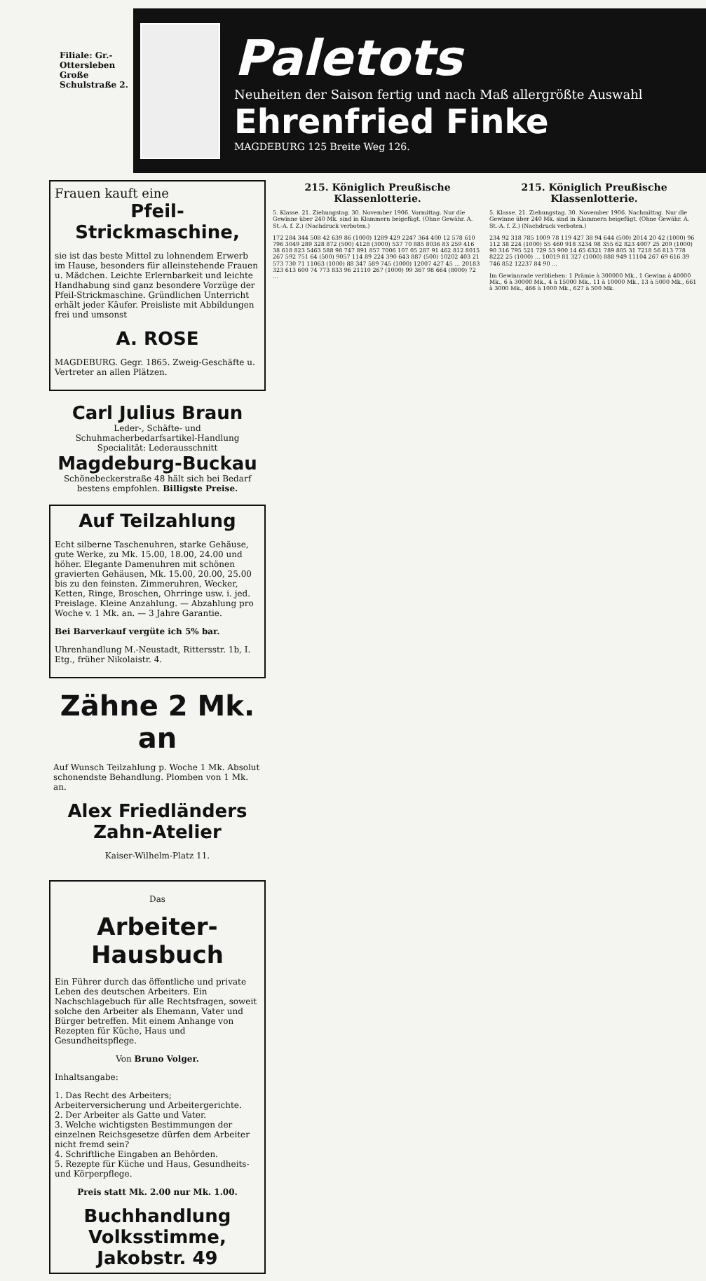Filiale: Gr.-Ottersleben Große Schulstraße 2.
Paletots
Neuheiten der Saison fertig und nach Maß allergrößte Auswahl
Ehrenfried Finke
MAGDEBURG 125 Breite Weg 126.
Frauen kauft eine
Pfeil-Strickmaschine,
sie ist das beste Mittel zu lohnendem Erwerb im Hause, besonders für alleinstehende Frauen u. Mädchen. Leichte Erlernbarkeit und leichte Handhabung sind ganz besondere Vorzüge der Pfeil-Strickmaschine. Gründlichen Unterricht erhält jeder Käufer. Preisliste mit Abbildungen frei und umsonst
A. ROSE
MAGDEBURG. Gegr. 1865. Zweig-Geschäfte u. Vertreter an allen Plätzen.
Carl Julius Braun
Leder-, Schäfte- und Schuhmacherbedarfsartikel-Handlung Specialität: Lederausschnitt
Magdeburg-Buckau
Schönebeckerstraße 48 hält sich bei Bedarf bestens empfohlen. Billigste Preise.
Auf Teilzahlung
Echt silberne Taschenuhren, starke Gehäuse, gute Werke, zu Mk. 15.00, 18.00, 24.00 und höher. Elegante Damenuhren mit schönen gravierten Gehäusen, Mk. 15.00, 20.00, 25.00 bis zu den feinsten. Zimmeruhren, Wecker, Ketten, Ringe, Broschen, Ohrringe usw. i. jed. Preislage. Kleine Anzahlung. — Abzahlung pro Woche v. 1 Mk. an. — 3 Jahre Garantie.
Bei Barverkauf vergüte ich 5% bar.
Uhrenhandlung M.-Neustadt, Rittersstr. 1b, I. Etg., früher Nikolaistr. 4.
Zähne 2 Mk. an
Auf Wunsch Teilzahlung p. Woche 1 Mk. Absolut schonendste Behandlung. Plomben von 1 Mk. an.
Alex Friedländers Zahn-Atelier
Kaiser-Wilhelm-Platz 11.
Das
Arbeiter-Hausbuch
Ein Führer durch das öffentliche und private Leben des deutschen Arbeiters. Ein Nachschlagebuch für alle Rechtsfragen, soweit solche den Arbeiter als Ehemann, Vater und Bürger betreffen. Mit einem Anhange von Rezepten für Küche, Haus und Gesundheitspflege.
Von Bruno Volger.
Inhaltsangabe:
1. Das Recht des Arbeiters; Arbeiterversicherung und Arbeitergerichte.
2. Der Arbeiter als Gatte und Vater.
3. Welche wichtigsten Bestimmungen der einzelnen Reichsgesetze dürfen dem Arbeiter nicht fremd sein?
4. Schriftliche Eingaben an Behörden.
5. Rezepte für Küche und Haus, Gesundheits- und Körperpflege.
Preis statt Mk. 2.00 nur Mk. 1.00.
Buchhandlung Volksstimme, Jakobstr. 49
215. Königlich Preußische Klassenlotterie.
5. Klasse. 21. Ziehungstag. 30. November 1906. Vormittag. Nur die Gewinne über 240 Mk. sind in Klammern beigefügt. (Ohne Gewähr. A. St.-A. f. Z.) (Nachdruck verboten.)
172 284 344 508 42 639 86 (1000) 1289 429 2247 364 400 12 578 610 796 3049 289 328 872 (500) 4128 (3000) 537 70 885 8036 83 259 416 38 618 823 5463 588 98 747 891 857 7006 107 05 287 91 462 812 8015 267 592 751 64 (500) 9057 114 89 224 390 643 887 (500) 10202 403 21 573 730 71 11063 (1000) 88 347 589 745 (1000) 12007 427 45 … 20183 323 613 600 74 773 833 96 21110 267 (1000) 99 367 98 664 (8000) 72 …
215. Königlich Preußische Klassenlotterie.
5. Klasse. 21. Ziehungstag. 30. November 1906. Nachmittag. Nur die Gewinne über 240 Mk. sind in Klammern beigefügt. (Ohne Gewähr. A. St.-A. f. Z.) (Nachdruck verboten.)
234 92 318 785 1009 78 119 427 38 94 644 (500) 2014 20 42 (1000) 96 112 38 224 (1000) 55 460 918 3234 98 355 62 823 4007 25 209 (1000) 90 316 795 521 729 53 900 14 65 6321 789 805 31 7218 56 813 778 8222 25 (1000) … 10019 81 327 (1000) 888 949 11104 267 69 616 39 746 852 12237 84 90 …
Im Gewinnrade verblieben: 1 Prämie à 300000 Mk., 1 Gewinn à 40000 Mk., 6 à 30000 Mk., 4 à 15000 Mk., 11 à 10000 Mk., 13 à 5000 Mk., 661 à 3000 Mk., 466 à 1000 Mk., 627 à 500 Mk.